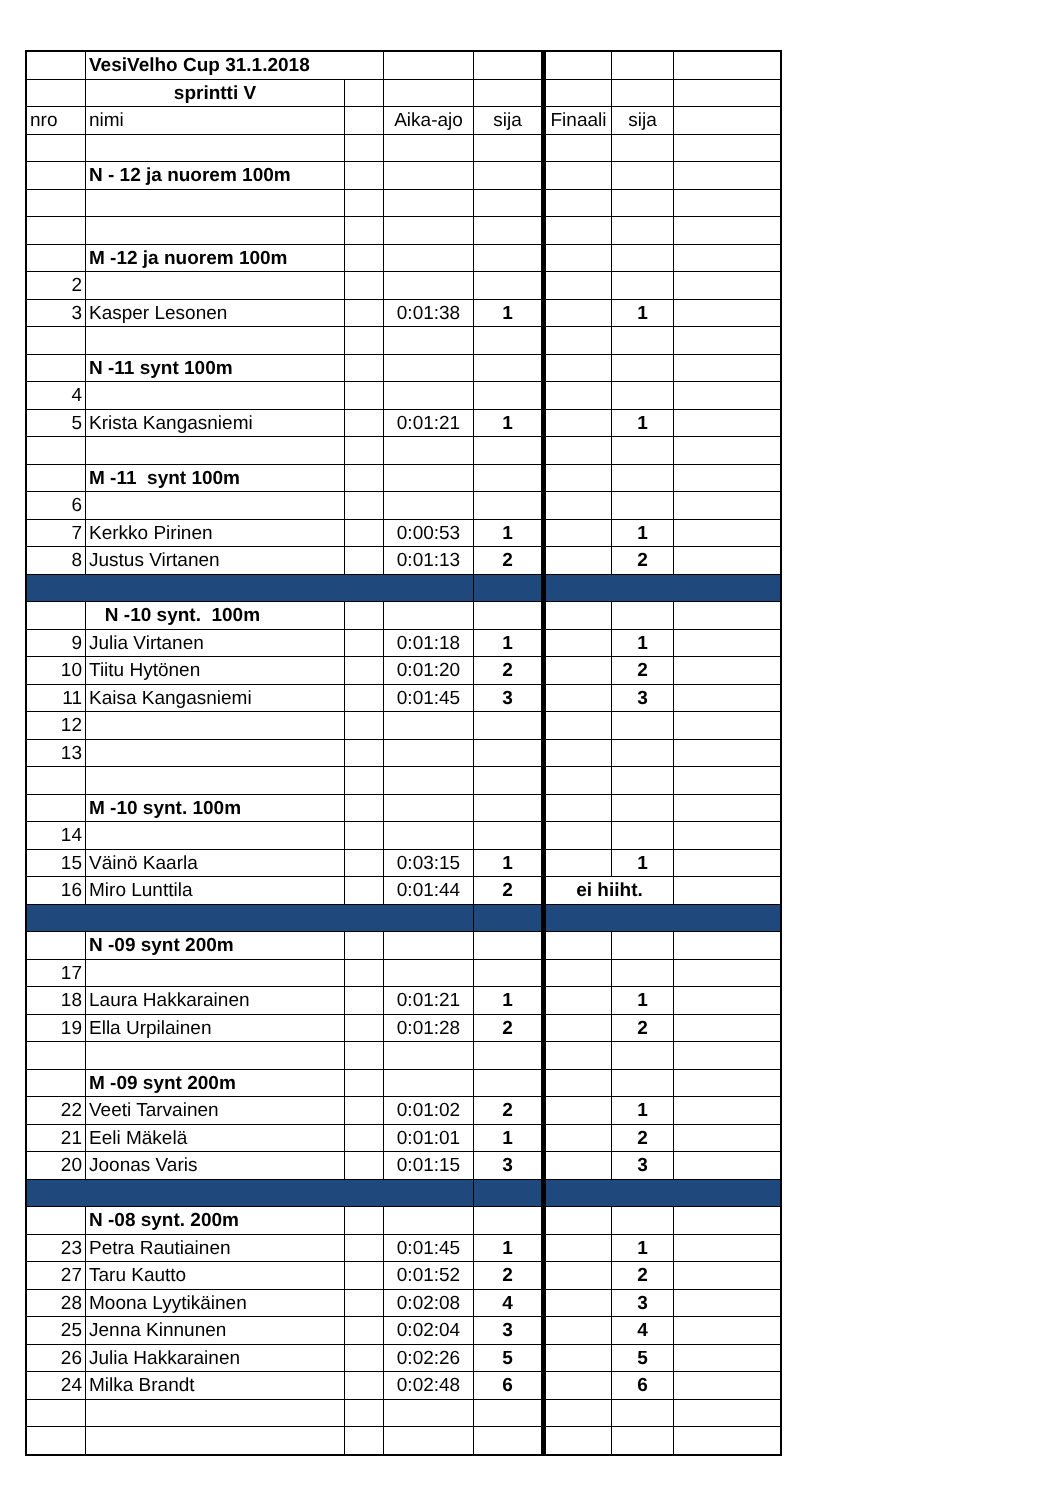| | VesiVelho Cup 31.1.2018 | | | | | | |
| | sprintti V | | | | | | |
| nro | nimi | | Aika-ajo | sija | Finaali | sija | |
| | N - 12 ja nuorem 100m | | | | | | |
| | M -12 ja nuorem 100m | | | | | | |
| 2 | | | | | | | |
| 3 | Kasper Lesonen | | 0:01:38 | 1 | | 1 | |
| | N -11 synt 100m | | | | | | |
| 4 | | | | | | | |
| 5 | Krista Kangasniemi | | 0:01:21 | 1 | | 1 | |
| | M -11 synt 100m | | | | | | |
| 6 | | | | | | | |
| 7 | Kerkko Pirinen | | 0:00:53 | 1 | | 1 | |
| 8 | Justus Virtanen | | 0:01:13 | 2 | | 2 | |
| | N -10 synt. 100m | | | | | | |
| 9 | Julia Virtanen | | 0:01:18 | 1 | | 1 | |
| 10 | Tiitu Hytönen | | 0:01:20 | 2 | | 2 | |
| 11 | Kaisa Kangasniemi | | 0:01:45 | 3 | | 3 | |
| 12 | | | | | | | |
| 13 | | | | | | | |
| | M -10 synt. 100m | | | | | | |
| 14 | | | | | | | |
| 15 | Väinö Kaarla | | 0:03:15 | 1 | | 1 | |
| 16 | Miro Lunttila | | 0:01:44 | 2 | ei hiiht. | | |
| | N -09 synt 200m | | | | | | |
| 17 | | | | | | | |
| 18 | Laura Hakkarainen | | 0:01:21 | 1 | | 1 | |
| 19 | Ella Urpilainen | | 0:01:28 | 2 | | 2 | |
| | M -09 synt 200m | | | | | | |
| 22 | Veeti Tarvainen | | 0:01:02 | 2 | | 1 | |
| 21 | Eeli Mäkelä | | 0:01:01 | 1 | | 2 | |
| 20 | Joonas Varis | | 0:01:15 | 3 | | 3 | |
| | N -08 synt. 200m | | | | | | |
| 23 | Petra Rautiainen | | 0:01:45 | 1 | | 1 | |
| 27 | Taru Kautto | | 0:01:52 | 2 | | 2 | |
| 28 | Moona Lyytikäinen | | 0:02:08 | 4 | | 3 | |
| 25 | Jenna Kinnunen | | 0:02:04 | 3 | | 4 | |
| 26 | Julia Hakkarainen | | 0:02:26 | 5 | | 5 | |
| 24 | Milka Brandt | | 0:02:48 | 6 | | 6 | |